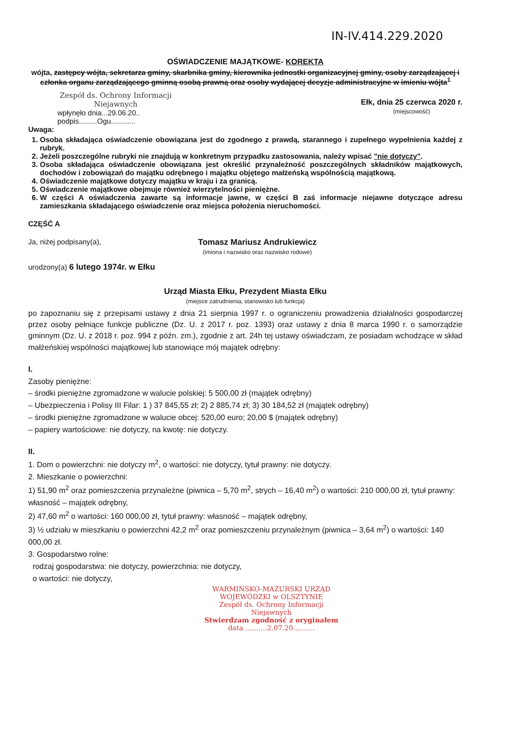IN-IV.414.229.2020
OŚWIADCZENIE MAJĄTKOWE- KOREKTA
wójta, zastępcy wójta, sekretarza gminy, skarbnika gminy, kierownika jednostki organizacyjnej gminy, osoby zarządzającej i członka organu zarządzającego gminną osobą prawną oraz osoby wydającej decyzje administracyjne w imieniu wójta<sup>1</sup>
Zespół ds. Ochrony Informacji Niejawnych
wpłynęło dnia...29.06.20..
podpis.........Ogu............
Ełk, dnia 25 czerwca 2020 r.
(miejscowość)
Uwaga:
1. Osoba składająca oświadczenie obowiązana jest do zgodnego z prawdą, starannego i zupełnego wypełnienia każdej z rubryk.
2. Jeżeli poszczególne rubryki nie znajdują w konkretnym przypadku zastosowania, należy wpisać "nie dotyczy".
3. Osoba składająca oświadczenie obowiązana jest określić przynależność poszczególnych składników majątkowych, dochodów i zobowiązań do majątku odrębnego i majątku objętego małżeńską wspólnością majątkową.
4. Oświadczenie majątkowe dotyczy majątku w kraju i za granicą.
5. Oświadczenie majątkowe obejmuje również wierzytelności pieniężne.
6. W części A oświadczenia zawarte są informacje jawne, w części B zaś informacje niejawne dotyczące adresu zamieszkania składającego oświadczenie oraz miejsca położenia nieruchomości.
CZĘŚĆ A
Ja, niżej podpisany(a), Tomasz Mariusz Andrukiewicz
(imiona i nazwisko oraz nazwisko rodowe)
urodzony(a) 6 lutego 1974r. w Ełku
Urząd Miasta Ełku, Prezydent Miasta Ełku
(miejsce zatrudnienia, stanowisko lub funkcja)
po zapoznaniu się z przepisami ustawy z dnia 21 sierpnia 1997 r. o ograniczeniu prowadzenia działalności gospodarczej przez osoby pełniące funkcje publiczne (Dz. U. z 2017 r. poz. 1393) oraz ustawy z dnia 8 marca 1990 r. o samorządzie gminnym (Dz. U. z 2018 r. poz. 994 z późn. zm.), zgodnie z art. 24h tej ustawy oświadczam, że posiadam wchodzące w skład małżeńskiej wspólności majątkowej lub stanowiące mój majątek odrębny:
I.
Zasoby pieniężne:
– środki pieniężne zgromadzone w walucie polskiej: 5 500,00 zł (majątek odrębny)
– Ubezpieczenia i Polisy III Filar: 1 ) 37 845,55 zł; 2) 2 885,74 zł; 3) 30 184,52 zł (majątek odrębny)
– środki pieniężne zgromadzone w walucie obcej: 520,00 euro; 20,00 $ (majątek odrębny)
– papiery wartościowe: nie dotyczy, na kwotę: nie dotyczy.
II.
1. Dom o powierzchni: nie dotyczy m<sup>2</sup>, o wartości: nie dotyczy, tytuł prawny: nie dotyczy.
2. Mieszkanie o powierzchni:
1) 51,90 m<sup>2</sup> oraz pomieszczenia przynależne (piwnica – 5,70 m<sup>2</sup>, strych – 16,40 m<sup>2</sup>) o wartości: 210 000,00 zł, tytuł prawny: własność – majątek odrębny,
2) 47,60 m<sup>2</sup> o wartości: 160 000,00 zł, tytuł prawny: własność – majątek odrębny,
3) ½ udziału w mieszkaniu o powierzchni 42,2 m<sup>2</sup> oraz pomieszczeniu przynależnym (piwnica – 3,64 m<sup>2</sup>) o wartości: 140 000,00 zł.
3. Gospodarstwo rolne:
rodzaj gospodarstwa: nie dotyczy, powierzchnia: nie dotyczy,
o wartości: nie dotyczy,
WARMIŃSKO-MAZURSKI URZĄD WOJEWÓDZKI w OLSZTYNIE
Zespół ds. Ochrony Informacji Niejawnych
Stwierdzam zgodność z oryginałem
data ..........2.07.20..........